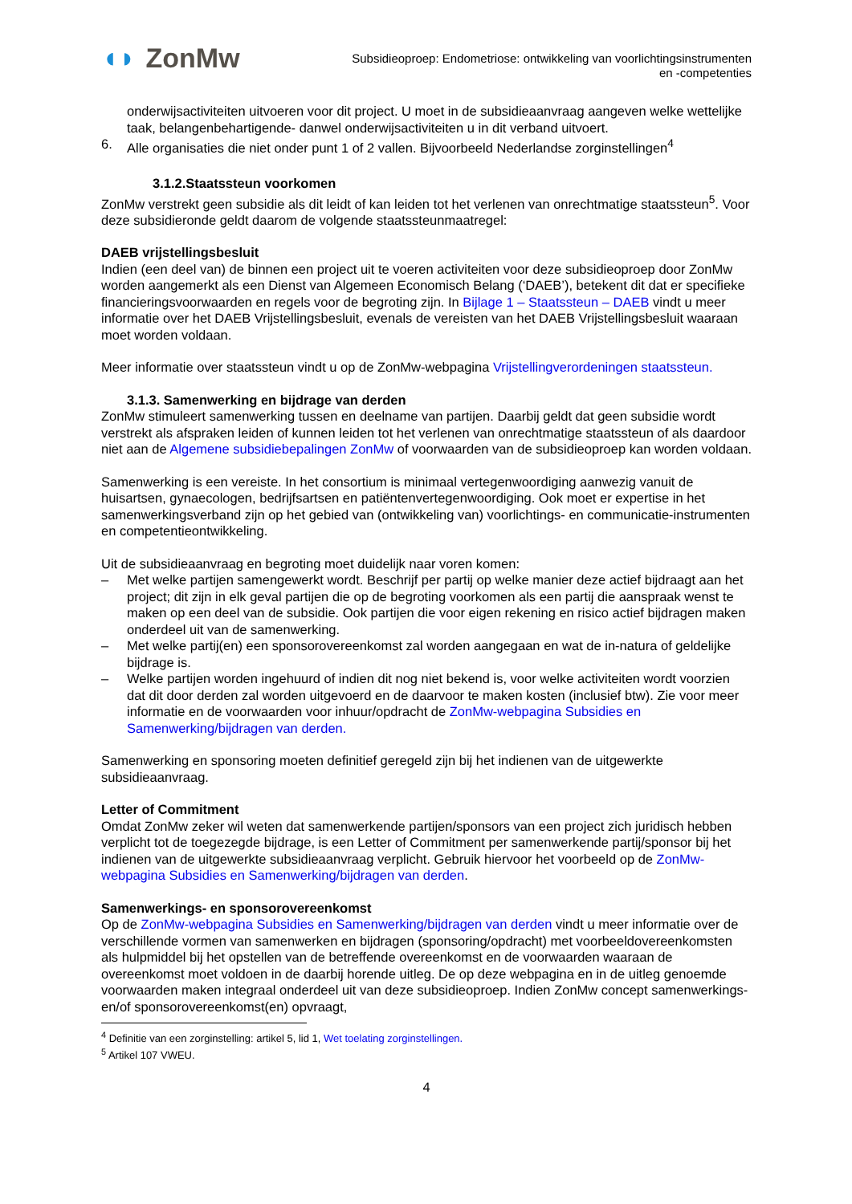◖◗ ZonMw
Subsidieoproep: Endometriose: ontwikkeling van voorlichtingsinstrumenten
en -competenties
onderwijsactiviteiten uitvoeren voor dit project. U moet in de subsidieaanvraag aangeven welke wettelijke taak, belangenbehartigende- danwel onderwijsactiviteiten u in dit verband uitvoert.
6. Alle organisaties die niet onder punt 1 of 2 vallen. Bijvoorbeeld Nederlandse zorginstellingen<sup>4</sup>
3.1.2.Staatssteun voorkomen
ZonMw verstrekt geen subsidie als dit leidt of kan leiden tot het verlenen van onrechtmatige staatssteun<sup>5</sup>. Voor deze subsidieronde geldt daarom de volgende staatssteunmaatregel:
DAEB vrijstellingsbesluit
Indien (een deel van) de binnen een project uit te voeren activiteiten voor deze subsidieoproep door ZonMw worden aangemerkt als een Dienst van Algemeen Economisch Belang (‘DAEB’), betekent dit dat er specifieke financieringsvoorwaarden en regels voor de begroting zijn. In Bijlage 1 – Staatssteun – DAEB vindt u meer informatie over het DAEB Vrijstellingsbesluit, evenals de vereisten van het DAEB Vrijstellingsbesluit waaraan moet worden voldaan.
Meer informatie over staatssteun vindt u op de ZonMw-webpagina Vrijstellingverordeningen staatssteun.
3.1.3. Samenwerking en bijdrage van derden
ZonMw stimuleert samenwerking tussen en deelname van partijen. Daarbij geldt dat geen subsidie wordt verstrekt als afspraken leiden of kunnen leiden tot het verlenen van onrechtmatige staatssteun of als daardoor niet aan de Algemene subsidiebepalingen ZonMw of voorwaarden van de subsidieoproep kan worden voldaan.
Samenwerking is een vereiste. In het consortium is minimaal vertegenwoordiging aanwezig vanuit de huisartsen, gynaecologen, bedrijfsartsen en patiëntenvertegenwoordiging. Ook moet er expertise in het samenwerkingsverband zijn op het gebied van (ontwikkeling van) voorlichtings- en communicatie-instrumenten en competentieontwikkeling.
Uit de subsidieaanvraag en begroting moet duidelijk naar voren komen:
– Met welke partijen samengewerkt wordt. Beschrijf per partij op welke manier deze actief bijdraagt aan het project; dit zijn in elk geval partijen die op de begroting voorkomen als een partij die aanspraak wenst te maken op een deel van de subsidie. Ook partijen die voor eigen rekening en risico actief bijdragen maken onderdeel uit van de samenwerking.
– Met welke partij(en) een sponsorovereenkomst zal worden aangegaan en wat de in-natura of geldelijke bijdrage is.
– Welke partijen worden ingehuurd of indien dit nog niet bekend is, voor welke activiteiten wordt voorzien dat dit door derden zal worden uitgevoerd en de daarvoor te maken kosten (inclusief btw). Zie voor meer informatie en de voorwaarden voor inhuur/opdracht de ZonMw-webpagina Subsidies en Samenwerking/bijdragen van derden.
Samenwerking en sponsoring moeten definitief geregeld zijn bij het indienen van de uitgewerkte subsidieaanvraag.
Letter of Commitment
Omdat ZonMw zeker wil weten dat samenwerkende partijen/sponsors van een project zich juridisch hebben verplicht tot de toegezegde bijdrage, is een Letter of Commitment per samenwerkende partij/sponsor bij het indienen van de uitgewerkte subsidieaanvraag verplicht. Gebruik hiervoor het voorbeeld op de ZonMw-webpagina Subsidies en Samenwerking/bijdragen van derden.
Samenwerkings- en sponsorovereenkomst
Op de ZonMw-webpagina Subsidies en Samenwerking/bijdragen van derden vindt u meer informatie over de verschillende vormen van samenwerken en bijdragen (sponsoring/opdracht) met voorbeeldovereenkomsten als hulpmiddel bij het opstellen van de betreffende overeenkomst en de voorwaarden waaraan de overeenkomst moet voldoen in de daarbij horende uitleg. De op deze webpagina en in de uitleg genoemde voorwaarden maken integraal onderdeel uit van deze subsidieoproep. Indien ZonMw concept samenwerkings- en/of sponsorovereenkomst(en) opvraagt,
<sup>4</sup> Definitie van een zorginstelling: artikel 5, lid 1, Wet toelating zorginstellingen.
<sup>5</sup> Artikel 107 VWEU.
4